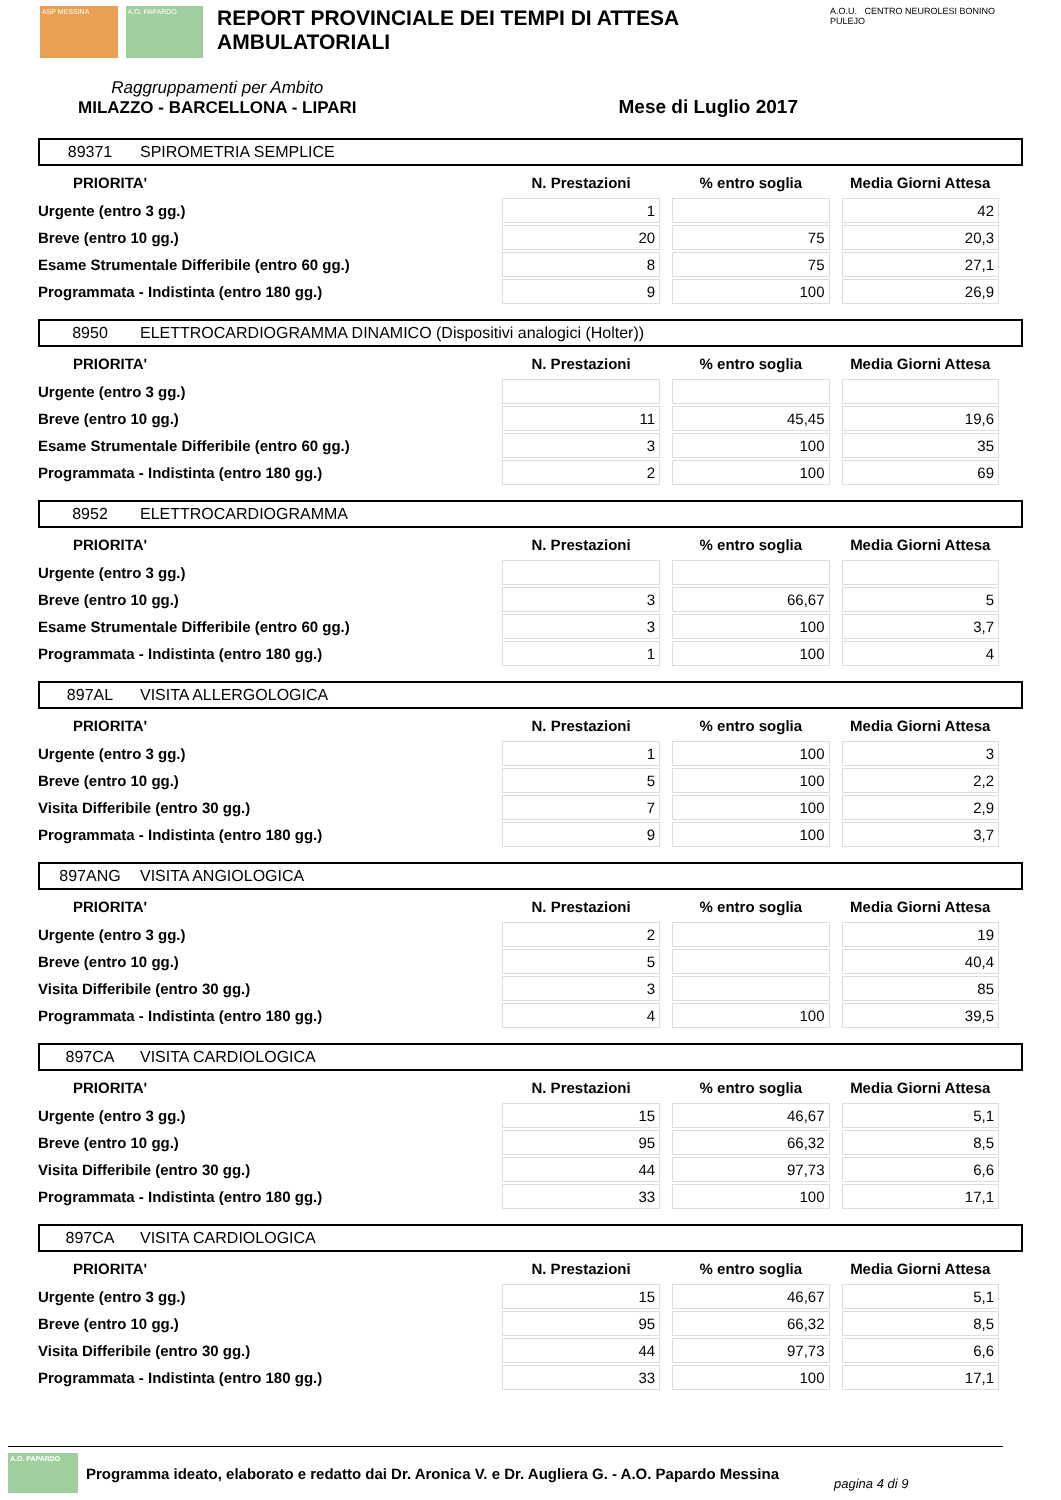ASP MESSINA A.O. PAPARDO
REPORT PROVINCIALE DEI TEMPI DI ATTESA AMBULATORIALI
A.O.U. CENTRO NEUROLESI BONINO PULEJO
Raggruppamenti per Ambito
MILAZZO - BARCELLONA - LIPARI
Mese di Luglio 2017
89371 SPIROMETRIA SEMPLICE
| PRIORITA' | N. Prestazioni | % entro soglia | Media Giorni Attesa |
| --- | --- | --- | --- |
| Urgente (entro 3 gg.) | 1 | | 42 |
| Breve (entro 10 gg.) | 20 | 75 | 20,3 |
| Esame Strumentale Differibile (entro 60 gg.) | 8 | 75 | 27,1 |
| Programmata - Indistinta (entro 180 gg.) | 9 | 100 | 26,9 |
8950 ELETTROCARDIOGRAMMA DINAMICO (Dispositivi analogici (Holter))
| PRIORITA' | N. Prestazioni | % entro soglia | Media Giorni Attesa |
| --- | --- | --- | --- |
| Urgente (entro 3 gg.) | | | |
| Breve (entro 10 gg.) | 11 | 45,45 | 19,6 |
| Esame Strumentale Differibile (entro 60 gg.) | 3 | 100 | 35 |
| Programmata - Indistinta (entro 180 gg.) | 2 | 100 | 69 |
8952 ELETTROCARDIOGRAMMA
| PRIORITA' | N. Prestazioni | % entro soglia | Media Giorni Attesa |
| --- | --- | --- | --- |
| Urgente (entro 3 gg.) | | | |
| Breve (entro 10 gg.) | 3 | 66,67 | 5 |
| Esame Strumentale Differibile (entro 60 gg.) | 3 | 100 | 3,7 |
| Programmata - Indistinta (entro 180 gg.) | 1 | 100 | 4 |
897AL VISITA ALLERGOLOGICA
| PRIORITA' | N. Prestazioni | % entro soglia | Media Giorni Attesa |
| --- | --- | --- | --- |
| Urgente (entro 3 gg.) | 1 | 100 | 3 |
| Breve (entro 10 gg.) | 5 | 100 | 2,2 |
| Visita Differibile (entro 30 gg.) | 7 | 100 | 2,9 |
| Programmata - Indistinta (entro 180 gg.) | 9 | 100 | 3,7 |
897ANG VISITA ANGIOLOGICA
| PRIORITA' | N. Prestazioni | % entro soglia | Media Giorni Attesa |
| --- | --- | --- | --- |
| Urgente (entro 3 gg.) | 2 | | 19 |
| Breve (entro 10 gg.) | 5 | | 40,4 |
| Visita Differibile (entro 30 gg.) | 3 | | 85 |
| Programmata - Indistinta (entro 180 gg.) | 4 | 100 | 39,5 |
897CA VISITA CARDIOLOGICA
| PRIORITA' | N. Prestazioni | % entro soglia | Media Giorni Attesa |
| --- | --- | --- | --- |
| Urgente (entro 3 gg.) | 15 | 46,67 | 5,1 |
| Breve (entro 10 gg.) | 95 | 66,32 | 8,5 |
| Visita Differibile (entro 30 gg.) | 44 | 97,73 | 6,6 |
| Programmata - Indistinta (entro 180 gg.) | 33 | 100 | 17,1 |
897CA VISITA CARDIOLOGICA
| PRIORITA' | N. Prestazioni | % entro soglia | Media Giorni Attesa |
| --- | --- | --- | --- |
| Urgente (entro 3 gg.) | 15 | 46,67 | 5,1 |
| Breve (entro 10 gg.) | 95 | 66,32 | 8,5 |
| Visita Differibile (entro 30 gg.) | 44 | 97,73 | 6,6 |
| Programmata - Indistinta (entro 180 gg.) | 33 | 100 | 17,1 |
A.O. PAPARDO
Programma ideato, elaborato e redatto dai Dr. Aronica V. e Dr. Augliera G. - A.O. Papardo Messina pagina 4 di 9